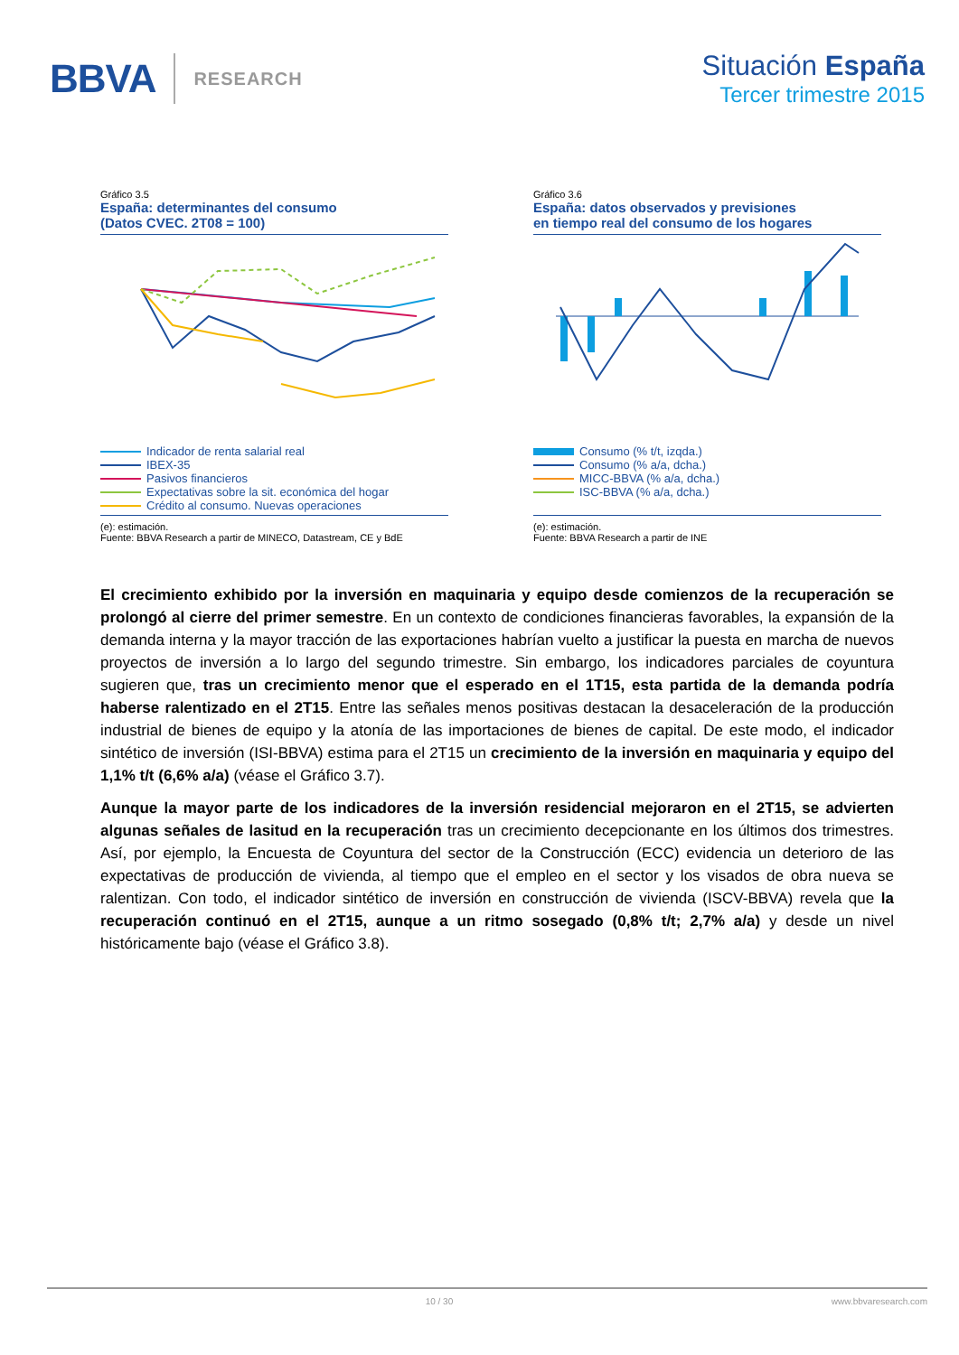BBVA RESEARCH
Situación España
Tercer trimestre 2015
Gráfico 3.5
España: determinantes del consumo
(Datos CVEC. 2T08 = 100)
Indicador de renta salarial real
IBEX-35
Pasivos financieros
Expectativas sobre la sit. económica del hogar
Crédito al consumo. Nuevas operaciones
(e): estimación.
Fuente: BBVA Research a partir de MINECO, Datastream, CE y BdE
Gráfico 3.6
España: datos observados y previsiones
en tiempo real del consumo de los hogares
Consumo (% t/t, izqda.)
Consumo (% a/a, dcha.)
MICC-BBVA (% a/a, dcha.)
ISC-BBVA (% a/a, dcha.)
(e): estimación.
Fuente: BBVA Research a partir de INE
El crecimiento exhibido por la inversión en maquinaria y equipo desde comienzos de la recuperación se prolongó al cierre del primer semestre. En un contexto de condiciones financieras favorables, la expansión de la demanda interna y la mayor tracción de las exportaciones habrían vuelto a justificar la puesta en marcha de nuevos proyectos de inversión a lo largo del segundo trimestre. Sin embargo, los indicadores parciales de coyuntura sugieren que, tras un crecimiento menor que el esperado en el 1T15, esta partida de la demanda podría haberse ralentizado en el 2T15. Entre las señales menos positivas destacan la desaceleración de la producción industrial de bienes de equipo y la atonía de las importaciones de bienes de capital. De este modo, el indicador sintético de inversión (ISI-BBVA) estima para el 2T15 un crecimiento de la inversión en maquinaria y equipo del 1,1% t/t (6,6% a/a) (véase el Gráfico 3.7).
Aunque la mayor parte de los indicadores de la inversión residencial mejoraron en el 2T15, se advierten algunas señales de lasitud en la recuperación tras un crecimiento decepcionante en los últimos dos trimestres. Así, por ejemplo, la Encuesta de Coyuntura del sector de la Construcción (ECC) evidencia un deterioro de las expectativas de producción de vivienda, al tiempo que el empleo en el sector y los visados de obra nueva se ralentizan. Con todo, el indicador sintético de inversión en construcción de vivienda (ISCV-BBVA) revela que la recuperación continuó en el 2T15, aunque a un ritmo sosegado (0,8% t/t; 2,7% a/a) y desde un nivel históricamente bajo (véase el Gráfico 3.8).
10 / 30 www.bbvaresearch.com